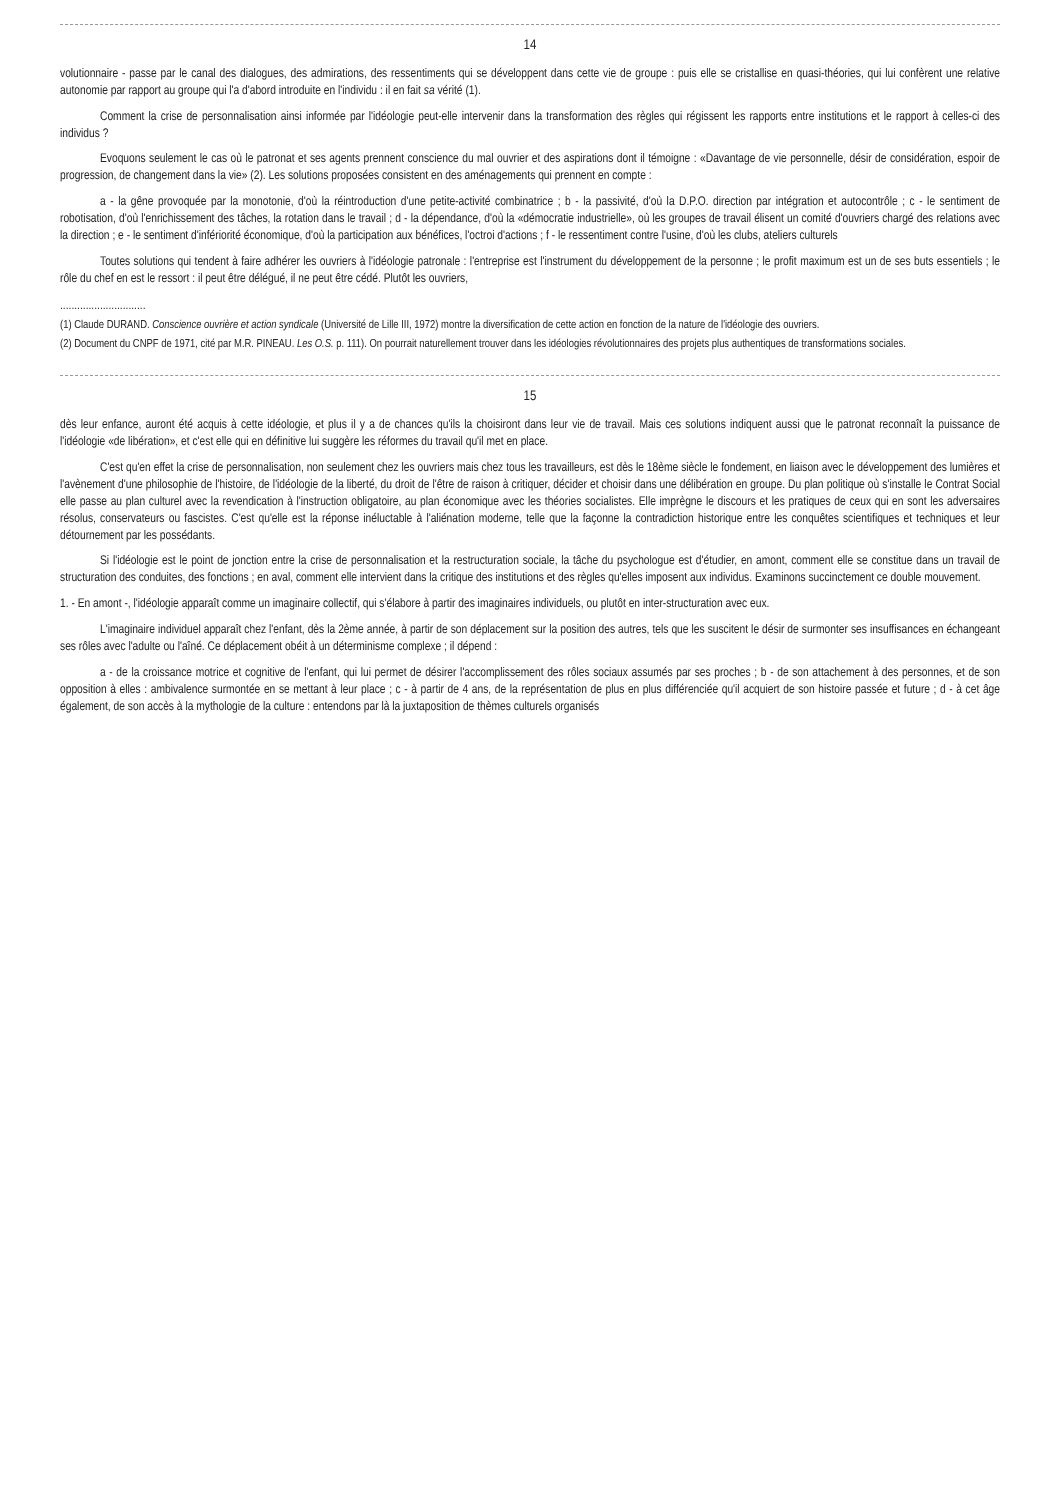14
volutionnaire - passe par le canal des dialogues, des admirations, des ressentiments qui se développent dans cette vie de groupe : puis elle se cristallise en quasi-théories, qui lui confèrent une relative autonomie par rapport au groupe qui l'a d'abord introduite en l'individu : il en fait sa vérité (1).
Comment la crise de personnalisation ainsi informée par l'idéologie peut-elle intervenir dans la transformation des règles qui régissent les rapports entre institutions et le rapport à celles-ci des individus ?
Evoquons seulement le cas où le patronat et ses agents prennent conscience du mal ouvrier et des aspirations dont il témoigne : «Davantage de vie personnelle, désir de considération, espoir de progression, de changement dans la vie» (2). Les solutions proposées consistent en des aménagements qui prennent en compte :
a - la gêne provoquée par la monotonie, d'où la réintroduction d'une petite-activité combinatrice ; b - la passivité, d'où la D.P.O. direction par intégration et autocontrôle ; c - le sentiment de robotisation, d'où l'enrichissement des tâches, la rotation dans le travail ; d - la dépendance, d'où la «démocratie industrielle», où les groupes de travail élisent un comité d'ouvriers chargé des relations avec la direction ; e - le sentiment d'infériorité économique, d'où la participation aux bénéfices, l'octroi d'actions ; f - le ressentiment contre l'usine, d'où les clubs, ateliers culturels
Toutes solutions qui tendent à faire adhérer les ouvriers à l'idéologie patronale : l'entreprise est l'instrument du développement de la personne ; le profit maximum est un de ses buts essentiels ; le rôle du chef en est le ressort : il peut être délégué, il ne peut être cédé. Plutôt les ouvriers,
..............................
(1) Claude DURAND. Conscience ouvrière et action syndicale (Université de Lille III, 1972) montre la diversification de cette action en fonction de la nature de l'idéologie des ouvriers.
(2) Document du CNPF de 1971, cité par M.R. PINEAU. Les O.S. p. 111). On pourrait naturellement trouver dans les idéologies révolutionnaires des projets plus authentiques de transformations sociales.
15
dès leur enfance, auront été acquis à cette idéologie, et plus il y a de chances qu'ils la choisiront dans leur vie de travail. Mais ces solutions indiquent aussi que le patronat reconnaît la puissance de l'idéologie «de libération», et c'est elle qui en définitive lui suggère les réformes du travail qu'il met en place.
C'est qu'en effet la crise de personnalisation, non seulement chez les ouvriers mais chez tous les travailleurs, est dès le 18ème siècle le fondement, en liaison avec le développement des lumières et l'avènement d'une philosophie de l'histoire, de l'idéologie de la liberté, du droit de l'être de raison à critiquer, décider et choisir dans une délibération en groupe. Du plan politique où s'installe le Contrat Social elle passe au plan culturel avec la revendication à l'instruction obligatoire, au plan économique avec les théories socialistes. Elle imprègne le discours et les pratiques de ceux qui en sont les adversaires résolus, conservateurs ou fascistes. C'est qu'elle est la réponse inéluctable à l'aliénation moderne, telle que la façonne la contradiction historique entre les conquêtes scientifiques et techniques et leur détournement par les possédants.
Si l'idéologie est le point de jonction entre la crise de personnalisation et la restructuration sociale, la tâche du psychologue est d'étudier, en amont, comment elle se constitue dans un travail de structuration des conduites, des fonctions ; en aval, comment elle intervient dans la critique des institutions et des règles qu'elles imposent aux individus. Examinons succinctement ce double mouvement.
1. - En amont -, l'idéologie apparaît comme un imaginaire collectif, qui s'élabore à partir des imaginaires individuels, ou plutôt en inter-structuration avec eux.
L'imaginaire individuel apparaît chez l'enfant, dès la 2ème année, à partir de son déplacement sur la position des autres, tels que les suscitent le désir de surmonter ses insuffisances en échangeant ses rôles avec l'adulte ou l'aîné. Ce déplacement obéit à un déterminisme complexe ; il dépend :
a - de la croissance motrice et cognitive de l'enfant, qui lui permet de désirer l'accomplissement des rôles sociaux assumés par ses proches ; b - de son attachement à des personnes, et de son opposition à elles : ambivalence surmontée en se mettant à leur place ; c - à partir de 4 ans, de la représentation de plus en plus différenciée qu'il acquiert de son histoire passée et future ; d - à cet âge également, de son accès à la mythologie de la culture : entendons par là la juxtaposition de thèmes culturels organisés